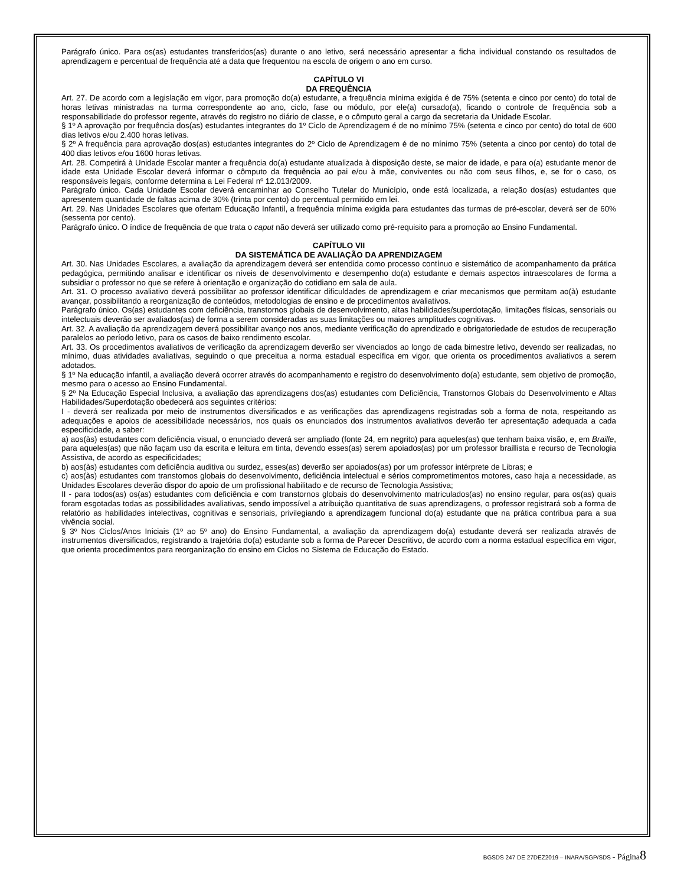Parágrafo único. Para os(as) estudantes transferidos(as) durante o ano letivo, será necessário apresentar a ficha individual constando os resultados de aprendizagem e percentual de frequência até a data que frequentou na escola de origem o ano em curso.
CAPÍTULO VI
DA FREQUÊNCIA
Art. 27. De acordo com a legislação em vigor, para promoção do(a) estudante, a frequência mínima exigida é de 75% (setenta e cinco por cento) do total de horas letivas ministradas na turma correspondente ao ano, ciclo, fase ou módulo, por ele(a) cursado(a), ficando o controle de frequência sob a responsabilidade do professor regente, através do registro no diário de classe, e o cômputo geral a cargo da secretaria da Unidade Escolar.
§ 1º A aprovação por frequência dos(as) estudantes integrantes do 1º Ciclo de Aprendizagem é de no mínimo 75% (setenta e cinco por cento) do total de 600 dias letivos e/ou 2.400 horas letivas.
§ 2º A frequência para aprovação dos(as) estudantes integrantes do 2º Ciclo de Aprendizagem é de no mínimo 75% (setenta a cinco por cento) do total de 400 dias letivos e/ou 1600 horas letivas.
Art. 28. Competirá à Unidade Escolar manter a frequência do(a) estudante atualizada à disposição deste, se maior de idade, e para o(a) estudante menor de idade esta Unidade Escolar deverá informar o cômputo da frequência ao pai e/ou à mãe, conviventes ou não com seus filhos, e, se for o caso, os responsáveis legais, conforme determina a Lei Federal nº 12.013/2009.
Parágrafo único. Cada Unidade Escolar deverá encaminhar ao Conselho Tutelar do Município, onde está localizada, a relação dos(as) estudantes que apresentem quantidade de faltas acima de 30% (trinta por cento) do percentual permitido em lei.
Art. 29. Nas Unidades Escolares que ofertam Educação Infantil, a frequência mínima exigida para estudantes das turmas de pré-escolar, deverá ser de 60% (sessenta por cento).
Parágrafo único. O índice de frequência de que trata o caput não deverá ser utilizado como pré-requisito para a promoção ao Ensino Fundamental.
CAPÍTULO VII
DA SISTEMÁTICA DE AVALIAÇÃO DA APRENDIZAGEM
Art. 30. Nas Unidades Escolares, a avaliação da aprendizagem deverá ser entendida como processo contínuo e sistemático de acompanhamento da prática pedagógica, permitindo analisar e identificar os níveis de desenvolvimento e desempenho do(a) estudante e demais aspectos intraescolares de forma a subsidiar o professor no que se refere à orientação e organização do cotidiano em sala de aula.
Art. 31. O processo avaliativo deverá possibilitar ao professor identificar dificuldades de aprendizagem e criar mecanismos que permitam ao(à) estudante avançar, possibilitando a reorganização de conteúdos, metodologias de ensino e de procedimentos avaliativos.
Parágrafo único. Os(as) estudantes com deficiência, transtornos globais de desenvolvimento, altas habilidades/superdotação, limitações físicas, sensoriais ou intelectuais deverão ser avaliados(as) de forma a serem consideradas as suas limitações ou maiores amplitudes cognitivas.
Art. 32. A avaliação da aprendizagem deverá possibilitar avanço nos anos, mediante verificação do aprendizado e obrigatoriedade de estudos de recuperação paralelos ao período letivo, para os casos de baixo rendimento escolar.
Art. 33. Os procedimentos avaliativos de verificação da aprendizagem deverão ser vivenciados ao longo de cada bimestre letivo, devendo ser realizadas, no mínimo, duas atividades avaliativas, seguindo o que preceitua a norma estadual específica em vigor, que orienta os procedimentos avaliativos a serem adotados.
§ 1º Na educação infantil, a avaliação deverá ocorrer através do acompanhamento e registro do desenvolvimento do(a) estudante, sem objetivo de promoção, mesmo para o acesso ao Ensino Fundamental.
§ 2º Na Educação Especial Inclusiva, a avaliação das aprendizagens dos(as) estudantes com Deficiência, Transtornos Globais do Desenvolvimento e Altas Habilidades/Superdotação obedecerá aos seguintes critérios:
I - deverá ser realizada por meio de instrumentos diversificados e as verificações das aprendizagens registradas sob a forma de nota, respeitando as adequações e apoios de acessibilidade necessários, nos quais os enunciados dos instrumentos avaliativos deverão ter apresentação adequada a cada especificidade, a saber:
a) aos(às) estudantes com deficiência visual, o enunciado deverá ser ampliado (fonte 24, em negrito) para aqueles(as) que tenham baixa visão, e, em Braille, para aqueles(as) que não façam uso da escrita e leitura em tinta, devendo esses(as) serem apoiados(as) por um professor braillista e recurso de Tecnologia Assistiva, de acordo as especificidades;
b) aos(às) estudantes com deficiência auditiva ou surdez, esses(as) deverão ser apoiados(as) por um professor intérprete de Libras; e
c) aos(às) estudantes com transtornos globais do desenvolvimento, deficiência intelectual e sérios comprometimentos motores, caso haja a necessidade, as Unidades Escolares deverão dispor do apoio de um profissional habilitado e de recurso de Tecnologia Assistiva;
II - para todos(as) os(as) estudantes com deficiência e com transtornos globais do desenvolvimento matriculados(as) no ensino regular, para os(as) quais foram esgotadas todas as possibilidades avaliativas, sendo impossível a atribuição quantitativa de suas aprendizagens, o professor registrará sob a forma de relatório as habilidades intelectivas, cognitivas e sensoriais, privilegiando a aprendizagem funcional do(a) estudante que na prática contribua para a sua vivência social.
§ 3º Nos Ciclos/Anos Iniciais (1º ao 5º ano) do Ensino Fundamental, a avaliação da aprendizagem do(a) estudante deverá ser realizada através de instrumentos diversificados, registrando a trajetória do(a) estudante sob a forma de Parecer Descritivo, de acordo com a norma estadual específica em vigor, que orienta procedimentos para reorganização do ensino em Ciclos no Sistema de Educação do Estado.
BGSDS 247 DE 27DEZ2019 – INARA/SGP/SDS - Página 8